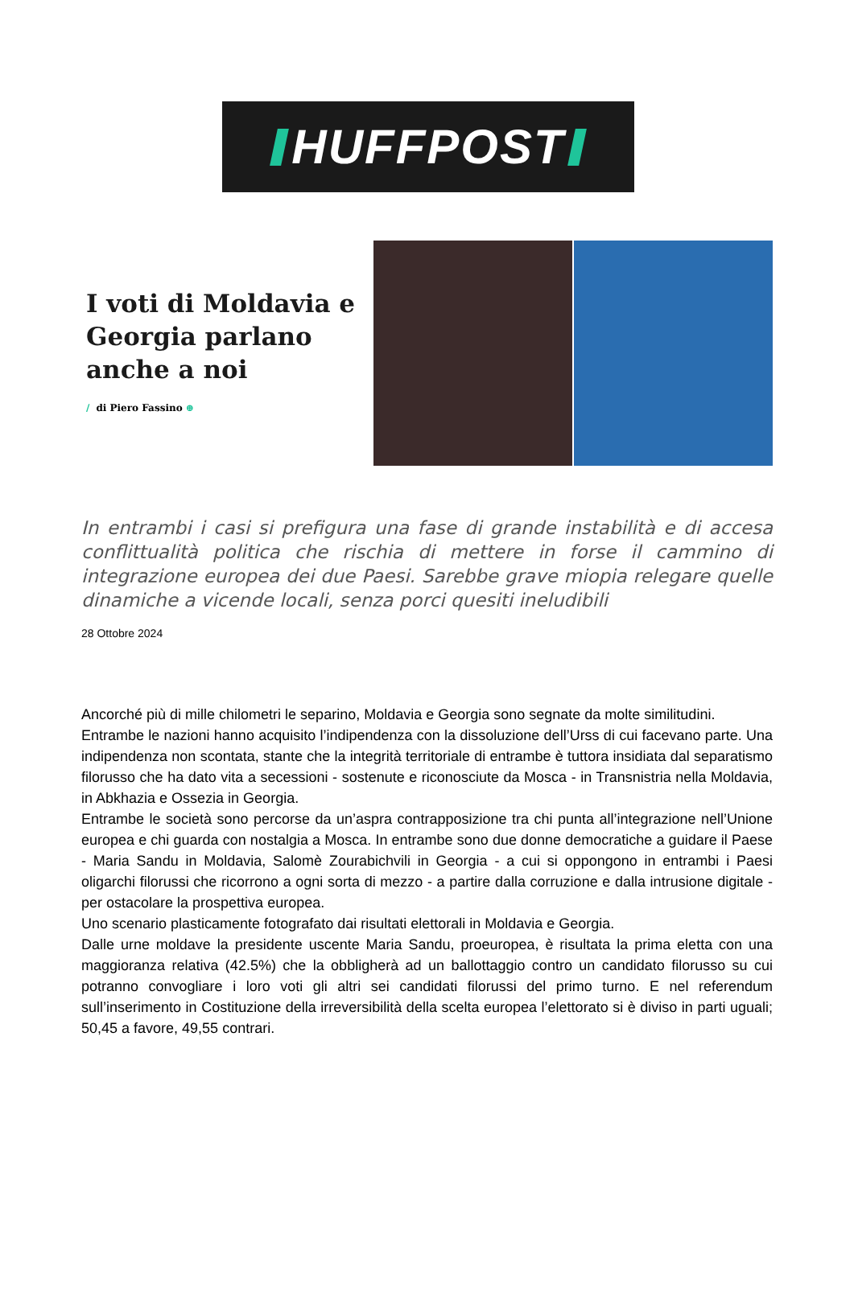HUFFPOST
I voti di Moldavia e Georgia parlano anche a noi
/ di Piero Fassino ⊕
In entrambi i casi si prefigura una fase di grande instabilità e di accesa conflittualità politica che rischia di mettere in forse il cammino di integrazione europea dei due Paesi. Sarebbe grave miopia relegare quelle dinamiche a vicende locali, senza porci quesiti ineludibili
28 Ottobre 2024
Ancorché più di mille chilometri le separino, Moldavia e Georgia sono segnate da molte similitudini.
Entrambe le nazioni hanno acquisito l’indipendenza con la dissoluzione dell’Urss di cui facevano parte. Una indipendenza non scontata, stante che la integrità territoriale di entrambe è tuttora insidiata dal separatismo filorusso che ha dato vita a secessioni - sostenute e riconosciute da Mosca - in Transnistria nella Moldavia, in Abkhazia e Ossezia in Georgia.
Entrambe le società sono percorse da un’aspra contrapposizione tra chi punta all’integrazione nell’Unione europea e chi guarda con nostalgia a Mosca. In entrambe sono due donne democratiche a guidare il Paese - Maria Sandu in Moldavia, Salomè Zourabichvili in Georgia - a cui si oppongono in entrambi i Paesi oligarchi filorussi che ricorrono a ogni sorta di mezzo - a partire dalla corruzione e dalla intrusione digitale - per ostacolare la prospettiva europea.
Uno scenario plasticamente fotografato dai risultati elettorali in Moldavia e Georgia.
Dalle urne moldave la presidente uscente Maria Sandu, proeuropea, è risultata la prima eletta con una maggioranza relativa (42.5%) che la obbligherà ad un ballottaggio contro un candidato filorusso su cui potranno convogliare i loro voti gli altri sei candidati filorussi del primo turno. E nel referendum sull’inserimento in Costituzione della irreversibilità della scelta europea l’elettorato si è diviso in parti uguali; 50,45 a favore, 49,55 contrari.